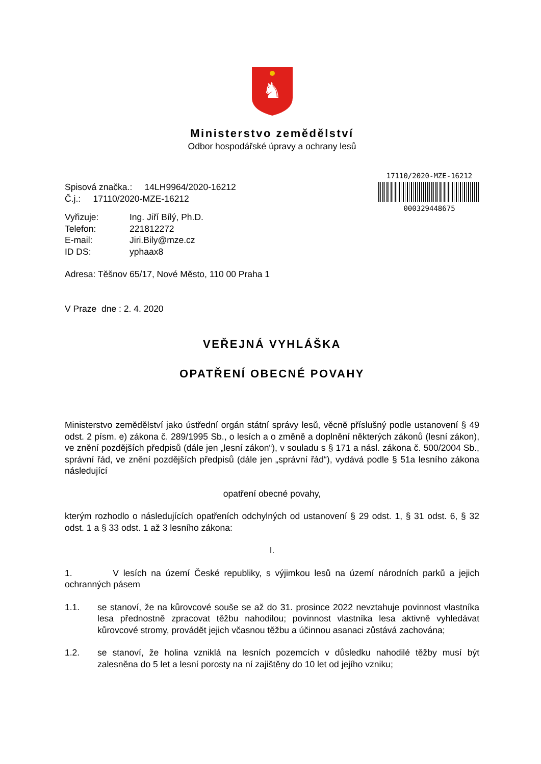♞
Ministerstvo zemědělství
Odbor hospodářské úpravy a ochrany lesů
Spisová značka.: 14LH9964/2020-16212
Č.j.: 17110/2020-MZE-16212
| Vyřizuje: | Ing. Jiří Bílý, Ph.D. |
| Telefon: | 221812272 |
| E-mail: | Jiri.Bily@mze.cz |
| ID DS: | yphaax8 |
Adresa: Těšnov 65/17, Nové Město, 110 00 Praha 1
V Praze dne : 2. 4. 2020
17110/2020-MZE-16212
000329448675
VEŘEJNÁ VYHLÁŠKA
OPATŘENÍ OBECNÉ POVAHY
Ministerstvo zemědělství jako ústřední orgán státní správy lesů, věcně příslušný podle ustanovení § 49 odst. 2 písm. e) zákona č. 289/1995 Sb., o lesích a o změně a doplnění některých zákonů (lesní zákon), ve znění pozdějších předpisů (dále jen „lesní zákon“), v souladu s § 171 a násl. zákona č. 500/2004 Sb., správní řád, ve znění pozdějších předpisů (dále jen „správní řád“), vydává podle § 51a lesního zákona následující
opatření obecné povahy,
kterým rozhodlo o následujících opatřeních odchylných od ustanovení § 29 odst. 1, § 31 odst. 6, § 32 odst. 1 a § 33 odst. 1 až 3 lesního zákona:
I.
1. V lesích na území České republiky, s výjimkou lesů na území národních parků a jejich ochranných pásem
1.1. se stanoví, že na kůrovcové souše se až do 31. prosince 2022 nevztahuje povinnost vlastníka lesa přednostně zpracovat těžbu nahodilou; povinnost vlastníka lesa aktivně vyhledávat kůrovcové stromy, provádět jejich včasnou těžbu a účinnou asanaci zůstává zachována;
1.2. se stanoví, že holina vzniklá na lesních pozemcích v důsledku nahodilé těžby musí být zalesněna do 5 let a lesní porosty na ní zajištěny do 10 let od jejího vzniku;